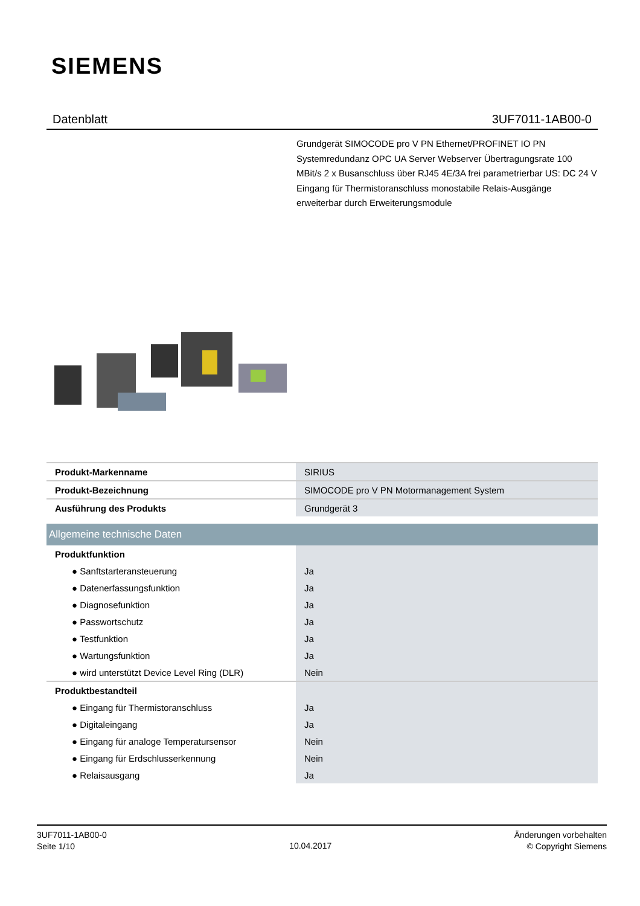SIEMENS
Datenblatt 3UF7011-1AB00-0
Grundgerät SIMOCODE pro V PN Ethernet/PROFINET IO PN Systemredundanz OPC UA Server Webserver Übertragungsrate 100 MBit/s 2 x Busanschluss über RJ45 4E/3A frei parametrierbar US: DC 24 V Eingang für Thermistoranschluss monostabile Relais-Ausgänge erweiterbar durch Erweiterungsmodule
| Produkt-Markenname | SIRIUS |
| Produkt-Bezeichnung | SIMOCODE pro V PN Motormanagement System |
| Ausführung des Produkts | Grundgerät 3 |
| Allgemeine technische Daten | |
| Produktfunktion | |
| ● Sanftstarteransteuerung | Ja |
| ● Datenerfassungsfunktion | Ja |
| ● Diagnosefunktion | Ja |
| ● Passwortschutz | Ja |
| ● Testfunktion | Ja |
| ● Wartungsfunktion | Ja |
| ● wird unterstützt Device Level Ring (DLR) | Nein |
| Produktbestandteil | |
| ● Eingang für Thermistoranschluss | Ja |
| ● Digitaleingang | Ja |
| ● Eingang für analoge Temperatursensor | Nein |
| ● Eingang für Erdschlusserkennung | Nein |
| ● Relaisausgang | Ja |
3UF7011-1AB00-0
Seite 1/10
10.04.2017
Änderungen vorbehalten
© Copyright Siemens